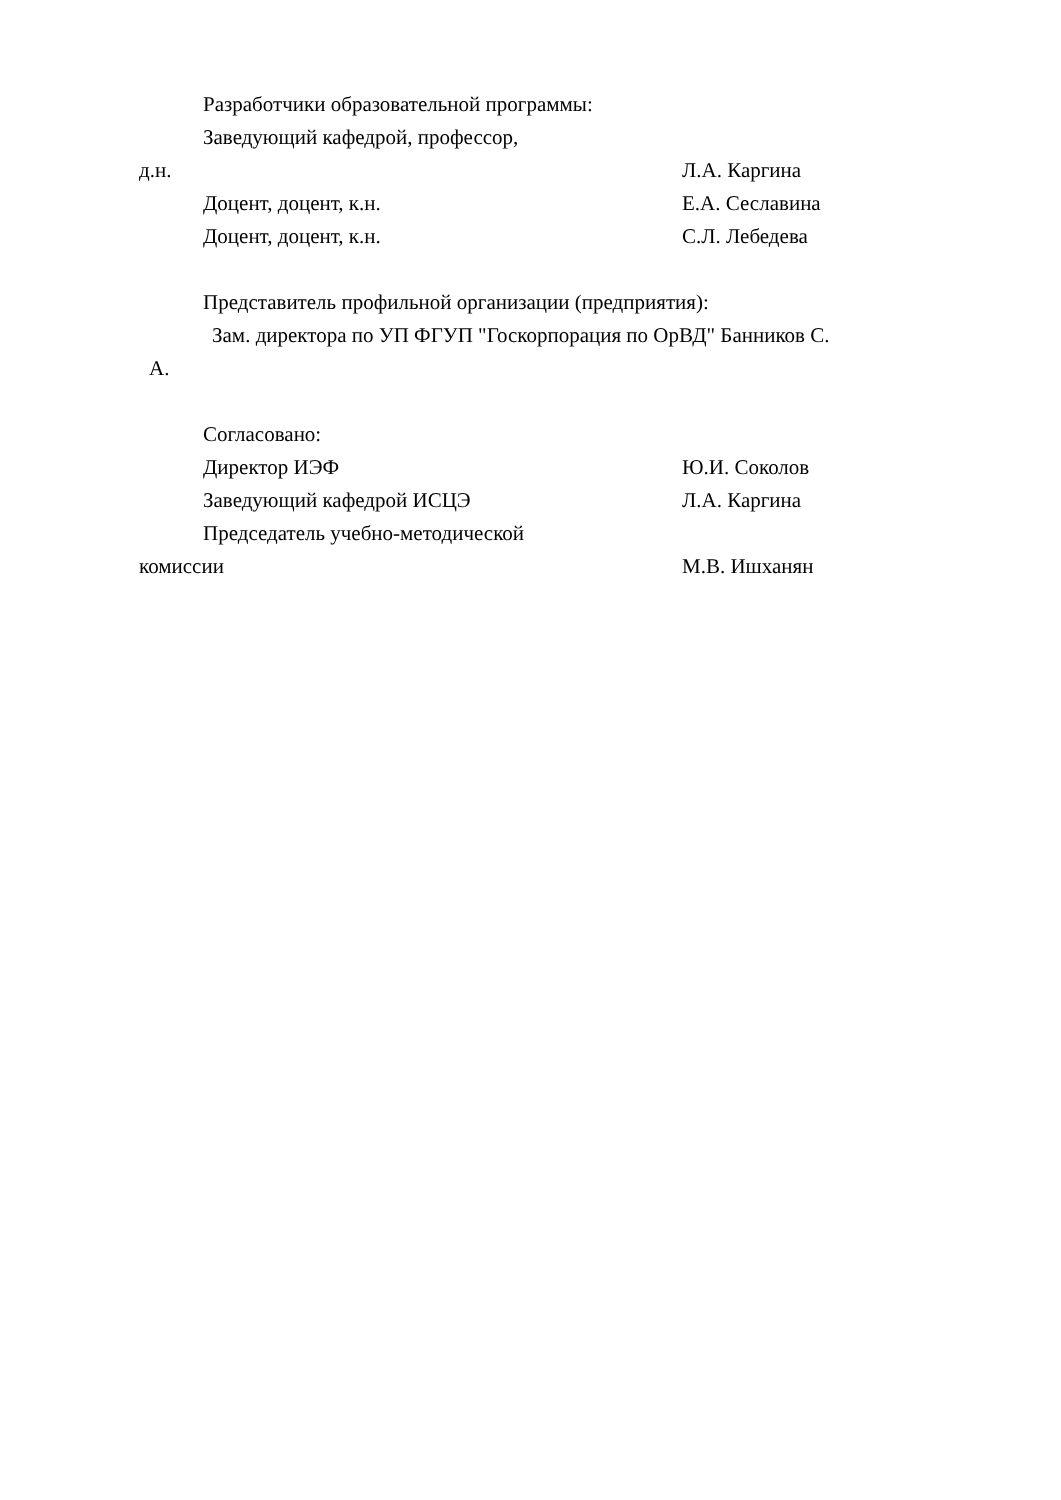Разработчики образовательной программы:
Заведующий кафедрой, профессор,
д.н. Л.А. Каргина
Доцент, доцент, к.н. Е.А. Сеславина
Доцент, доцент, к.н. С.Л. Лебедева
Представитель профильной организации (предприятия):
Зам. директора по УП ФГУП "Госкорпорация по ОрВД" Банников С.
А.
Согласовано:
Директор ИЭФ Ю.И. Соколов
Заведующий кафедрой ИСЦЭ Л.А. Каргина
Председатель учебно-методической
комиссии М.В. Ишханян